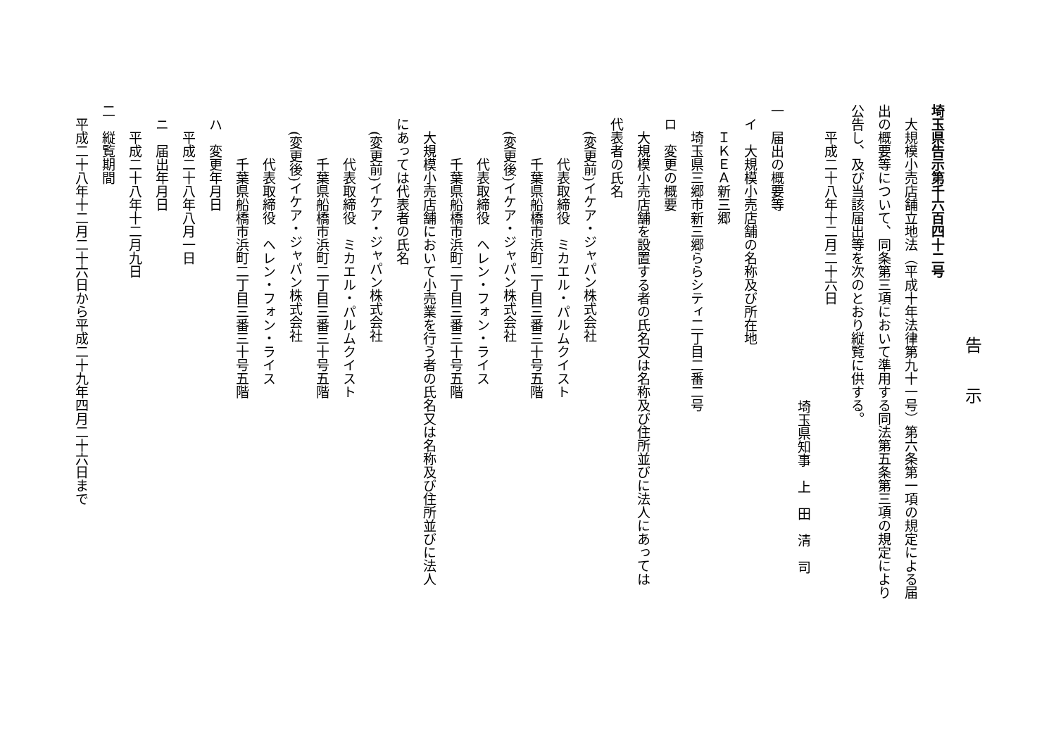告　　示
埼玉県告示第千六百四十二号
　大規模小売店舗立地法（平成十年法律第九十一号）第六条第一項の規定による届
出の概要等について、同条第三項において準用する同法第五条第三項の規定により
公告し、及び当該届出等を次のとおり縦覧に供する。
　　平成二十八年十二月二十六日
埼玉県知事　上　田　清　司
一　届出の概要等
　イ　大規模小売店舗の名称及び所在地
　　ＩＫＥＡ新三郷
　　埼玉県三郷市新三郷ららシティ二丁目二番二号
　ロ　変更の概要
　　大規模小売店舗を設置する者の氏名又は名称及び住所並びに法人にあっては
　代表者の氏名
　　(変更前)イケア・ジャパン株式会社
　　　　代表取締役　ミカエル・パルムクイスト
　　　　千葉県船橋市浜町二丁目三番三十号五階
　　(変更後)イケア・ジャパン株式会社
　　　　代表取締役　ヘレン・フォン・ライス
　　　　千葉県船橋市浜町二丁目三番三十号五階
　　大規模小売店舗において小売業を行う者の氏名又は名称及び住所並びに法人
　にあっては代表者の氏名
　　(変更前)イケア・ジャパン株式会社
　　　　代表取締役　ミカエル・パルムクイスト
　　　　千葉県船橋市浜町二丁目三番三十号五階
　　(変更後)イケア・ジャパン株式会社
　　　　代表取締役　ヘレン・フォン・ライス
　　　　千葉県船橋市浜町二丁目三番三十号五階
　ハ　変更年月日
　　平成二十八年八月一日
　ニ　届出年月日
　　平成二十八年十二月九日
二　縦覧期間
　平成二十八年十二月二十六日から平成二十九年四月二十六日まで